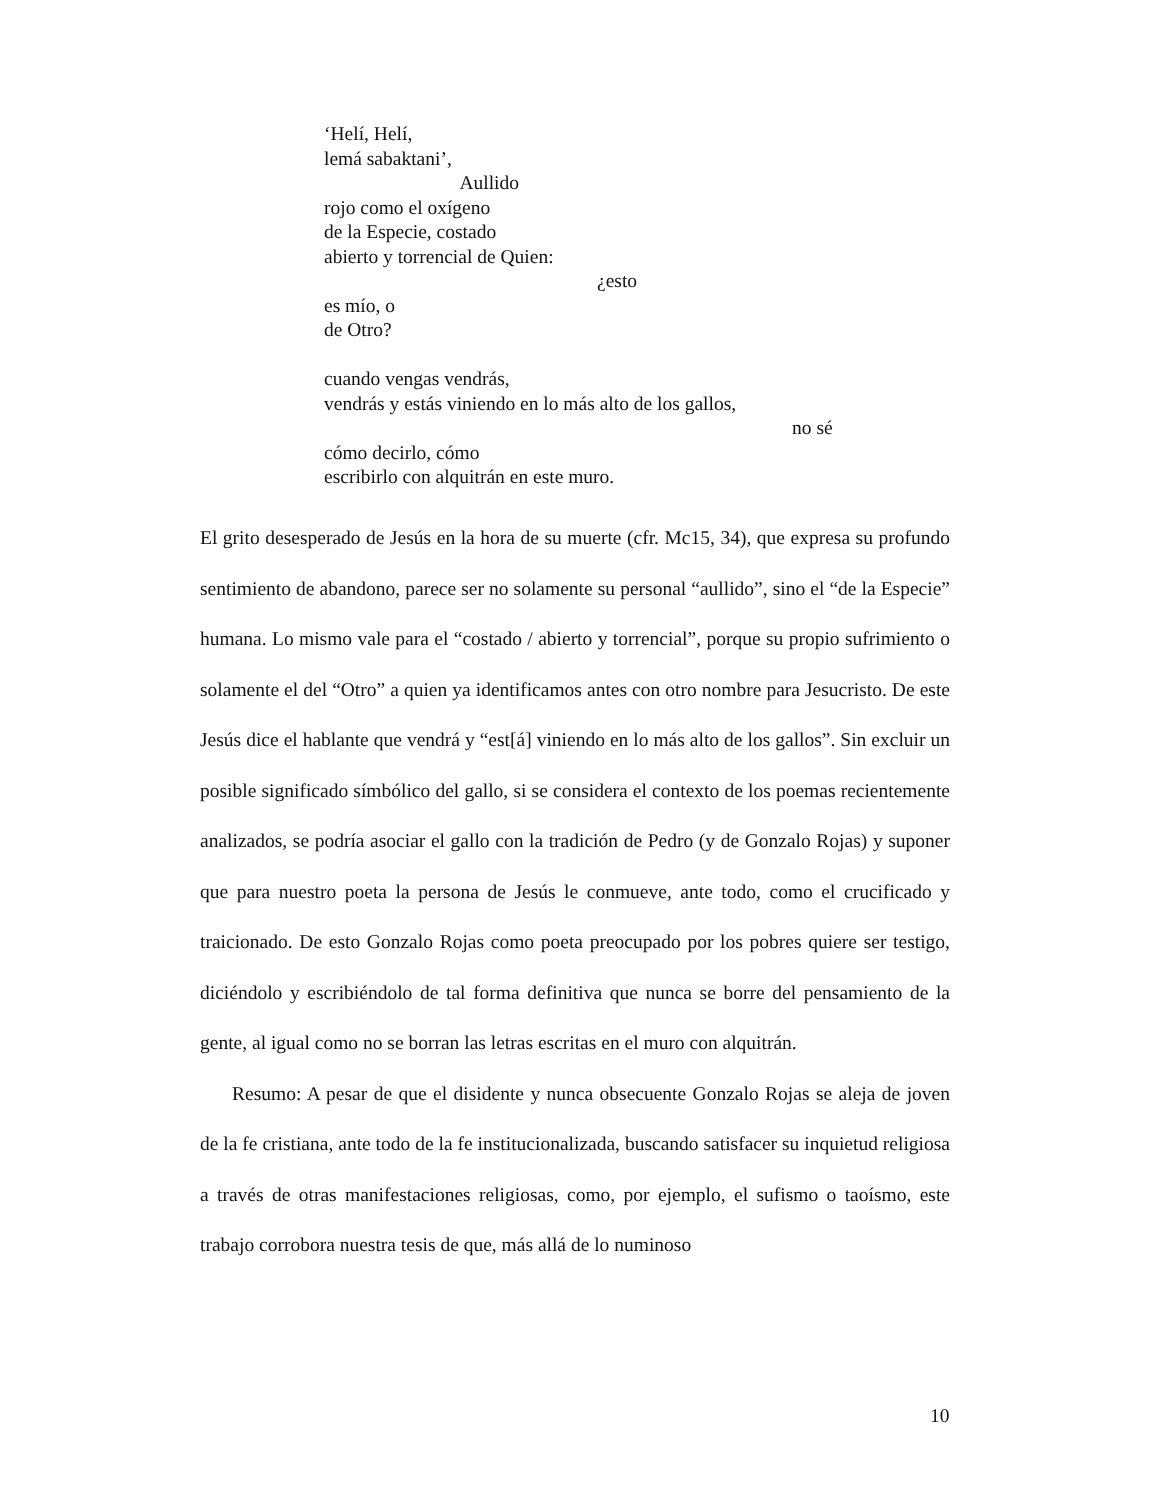‘Helí, Helí,
lemá sabaktani’,
Aullido
rojo como el oxígeno
de la Especie, costado
abierto y torrencial de Quien:
¿esto
es mío, o
de Otro?
cuando vengas vendrás,
vendrás y estás viniendo en lo más alto de los gallos,
no sé
cómo decirlo, cómo
escribirlo con alquitrán en este muro.
El grito desesperado de Jesús en la hora de su muerte (cfr. Mc15, 34), que expresa su profundo sentimiento de abandono, parece ser no solamente su personal “aullido”, sino el “de la Especie” humana. Lo mismo vale para el “costado / abierto y torrencial”, porque su propio sufrimiento o solamente el del “Otro” a quien ya identificamos antes con otro nombre para Jesucristo. De este Jesús dice el hablante que vendrá y “est[á] viniendo en lo más alto de los gallos”. Sin excluir un posible significado símbólico del gallo, si se considera el contexto de los poemas recientemente analizados, se podría asociar el gallo con la tradición de Pedro (y de Gonzalo Rojas) y suponer que para nuestro poeta la persona de Jesús le conmueve, ante todo, como el crucificado y traicionado. De esto Gonzalo Rojas como poeta preocupado por los pobres quiere ser testigo, diciéndolo y escribiéndolo de tal forma definitiva que nunca se borre del pensamiento de la gente, al igual como no se borran las letras escritas en el muro con alquitrán.
Resumo: A pesar de que el disidente y nunca obsecuente Gonzalo Rojas se aleja de joven de la fe cristiana, ante todo de la fe institucionalizada, buscando satisfacer su inquietud religiosa a través de otras manifestaciones religiosas, como, por ejemplo, el sufismo o taoísmo, este trabajo corrobora nuestra tesis de que, más allá de lo numinoso
10